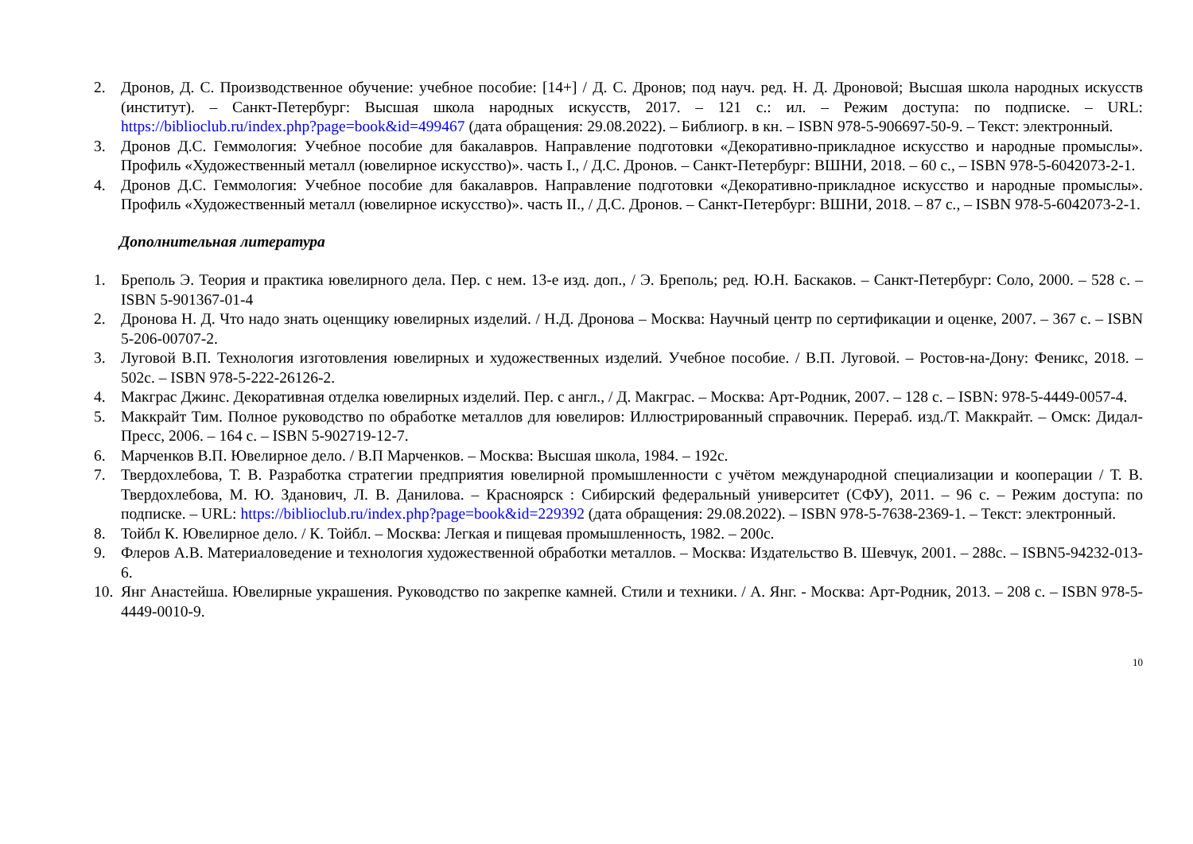2. Дронов, Д. С. Производственное обучение: учебное пособие: [14+] / Д. С. Дронов; под науч. ред. Н. Д. Дроновой; Высшая школа народных искусств (институт). – Санкт-Петербург: Высшая школа народных искусств, 2017. – 121 с.: ил. – Режим доступа: по подписке. – URL: https://biblioclub.ru/index.php?page=book&id=499467 (дата обращения: 29.08.2022). – Библиогр. в кн. – ISBN 978-5-906697-50-9. – Текст: электронный.
3. Дронов Д.С. Геммология: Учебное пособие для бакалавров. Направление подготовки «Декоративно-прикладное искусство и народные промыслы». Профиль «Художественный металл (ювелирное искусство)». часть I., / Д.С. Дронов. – Санкт-Петербург: ВШНИ, 2018. – 60 с., – ISBN 978-5-6042073-2-1.
4. Дронов Д.С. Геммология: Учебное пособие для бакалавров. Направление подготовки «Декоративно-прикладное искусство и народные промыслы». Профиль «Художественный металл (ювелирное искусство)». часть II., / Д.С. Дронов. – Санкт-Петербург: ВШНИ, 2018. – 87 с., – ISBN 978-5-6042073-2-1.
Дополнительная литература
1. Бреполь Э. Теория и практика ювелирного дела. Пер. с нем. 13-е изд. доп., / Э. Бреполь; ред. Ю.Н. Баскаков. – Санкт-Петербург: Соло, 2000. – 528 с. – ISBN 5-901367-01-4
2. Дронова Н. Д. Что надо знать оценщику ювелирных изделий. / Н.Д. Дронова – Москва: Научный центр по сертификации и оценке, 2007. – 367 с. – ISBN 5-206-00707-2.
3. Луговой В.П. Технология изготовления ювелирных и художественных изделий. Учебное пособие. / В.П. Луговой. – Ростов-на-Дону: Феникс, 2018. – 502с. – ISBN 978-5-222-26126-2.
4. Макграс Джинс. Декоративная отделка ювелирных изделий. Пер. с англ., / Д. Макграс. – Москва: Арт-Родник, 2007. – 128 с. – ISBN: 978-5-4449-0057-4.
5. Маккрайт Тим. Полное руководство по обработке металлов для ювелиров: Иллюстрированный справочник. Перераб. изд./Т. Маккрайт. – Омск: Дидал-Пресс, 2006. – 164 с. – ISBN 5-902719-12-7.
6. Марченков В.П. Ювелирное дело. / В.П Марченков. – Москва: Высшая школа, 1984. – 192с.
7. Твердохлебова, Т. В. Разработка стратегии предприятия ювелирной промышленности с учётом международной специализации и кооперации / Т. В. Твердохлебова, М. Ю. Зданович, Л. В. Данилова. – Красноярск : Сибирский федеральный университет (СФУ), 2011. – 96 с. – Режим доступа: по подписке. – URL: https://biblioclub.ru/index.php?page=book&id=229392 (дата обращения: 29.08.2022). – ISBN 978-5-7638-2369-1. – Текст: электронный.
8. Тойбл К. Ювелирное дело. / К. Тойбл. – Москва: Легкая и пищевая промышленность, 1982. – 200с.
9. Флеров А.В. Материаловедение и технология художественной обработки металлов. – Москва: Издательство В. Шевчук, 2001. – 288с. – ISBN5-94232-013-6.
10.
Янг Анастейша. Ювелирные украшения. Руководство по закрепке камней. Стили и техники. / А. Янг. - Москва: Арт-Родник, 2013. – 208 с. – ISBN 978-5-4449-0010-9.
10